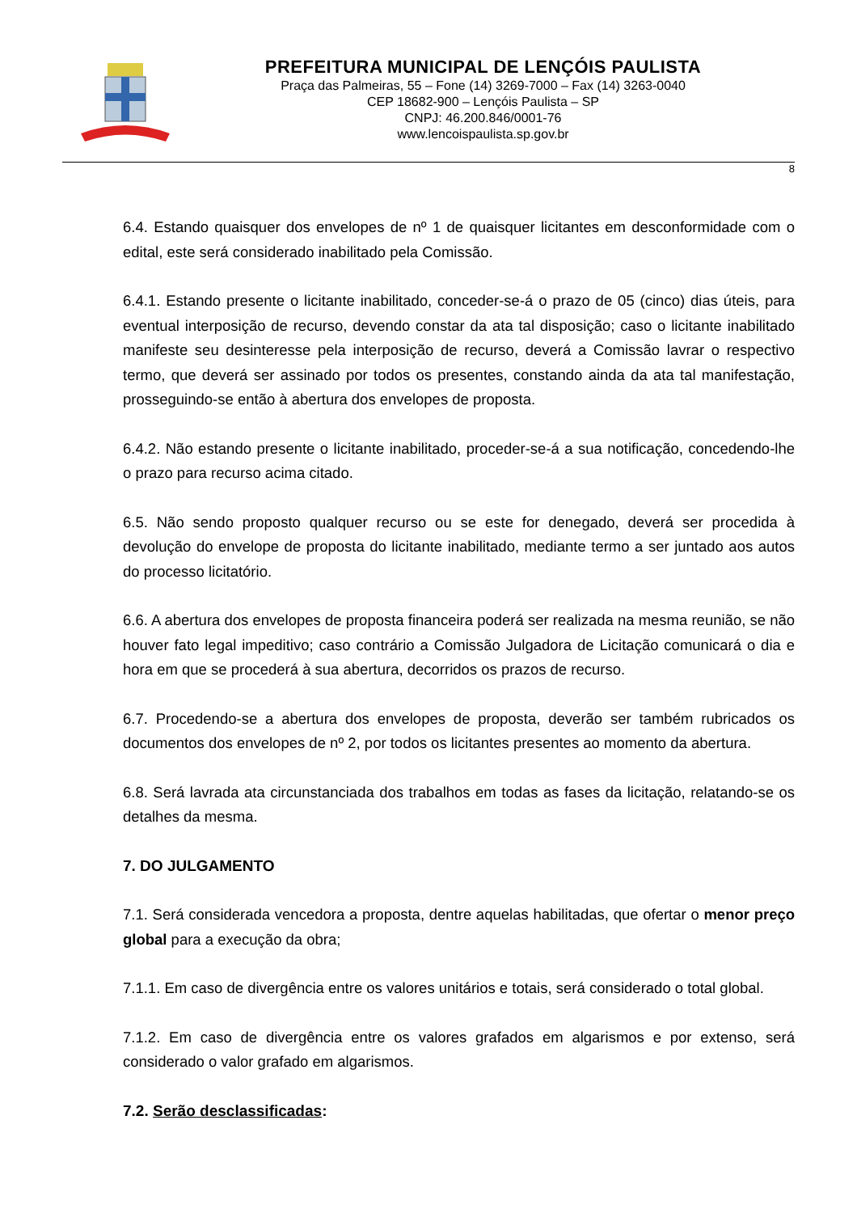PREFEITURA MUNICIPAL DE LENÇÓIS PAULISTA
Praça das Palmeiras, 55 – Fone (14) 3269-7000 – Fax (14) 3263-0040
CEP 18682-900 – Lençóis Paulista – SP
CNPJ: 46.200.846/0001-76
www.lencoispaulista.sp.gov.br
8
6.4. Estando quaisquer dos envelopes de nº 1 de quaisquer licitantes em desconformidade com o edital, este será considerado inabilitado pela Comissão.
6.4.1. Estando presente o licitante inabilitado, conceder-se-á o prazo de 05 (cinco) dias úteis, para eventual interposição de recurso, devendo constar da ata tal disposição; caso o licitante inabilitado manifeste seu desinteresse pela interposição de recurso, deverá a Comissão lavrar o respectivo termo, que deverá ser assinado por todos os presentes, constando ainda da ata tal manifestação, prosseguindo-se então à abertura dos envelopes de proposta.
6.4.2. Não estando presente o licitante inabilitado, proceder-se-á a sua notificação, concedendo-lhe o prazo para recurso acima citado.
6.5. Não sendo proposto qualquer recurso ou se este for denegado, deverá ser procedida à devolução do envelope de proposta do licitante inabilitado, mediante termo a ser juntado aos autos do processo licitatório.
6.6. A abertura dos envelopes de proposta financeira poderá ser realizada na mesma reunião, se não houver fato legal impeditivo; caso contrário a Comissão Julgadora de Licitação comunicará o dia e hora em que se procederá à sua abertura, decorridos os prazos de recurso.
6.7. Procedendo-se a abertura dos envelopes de proposta, deverão ser também rubricados os documentos dos envelopes de nº 2, por todos os licitantes presentes ao momento da abertura.
6.8. Será lavrada ata circunstanciada dos trabalhos em todas as fases da licitação, relatando-se os detalhes da mesma.
7. DO JULGAMENTO
7.1. Será considerada vencedora a proposta, dentre aquelas habilitadas, que ofertar o menor preço global para a execução da obra;
7.1.1. Em caso de divergência entre os valores unitários e totais, será considerado o total global.
7.1.2. Em caso de divergência entre os valores grafados em algarismos e por extenso, será considerado o valor grafado em algarismos.
7.2. Serão desclassificadas: